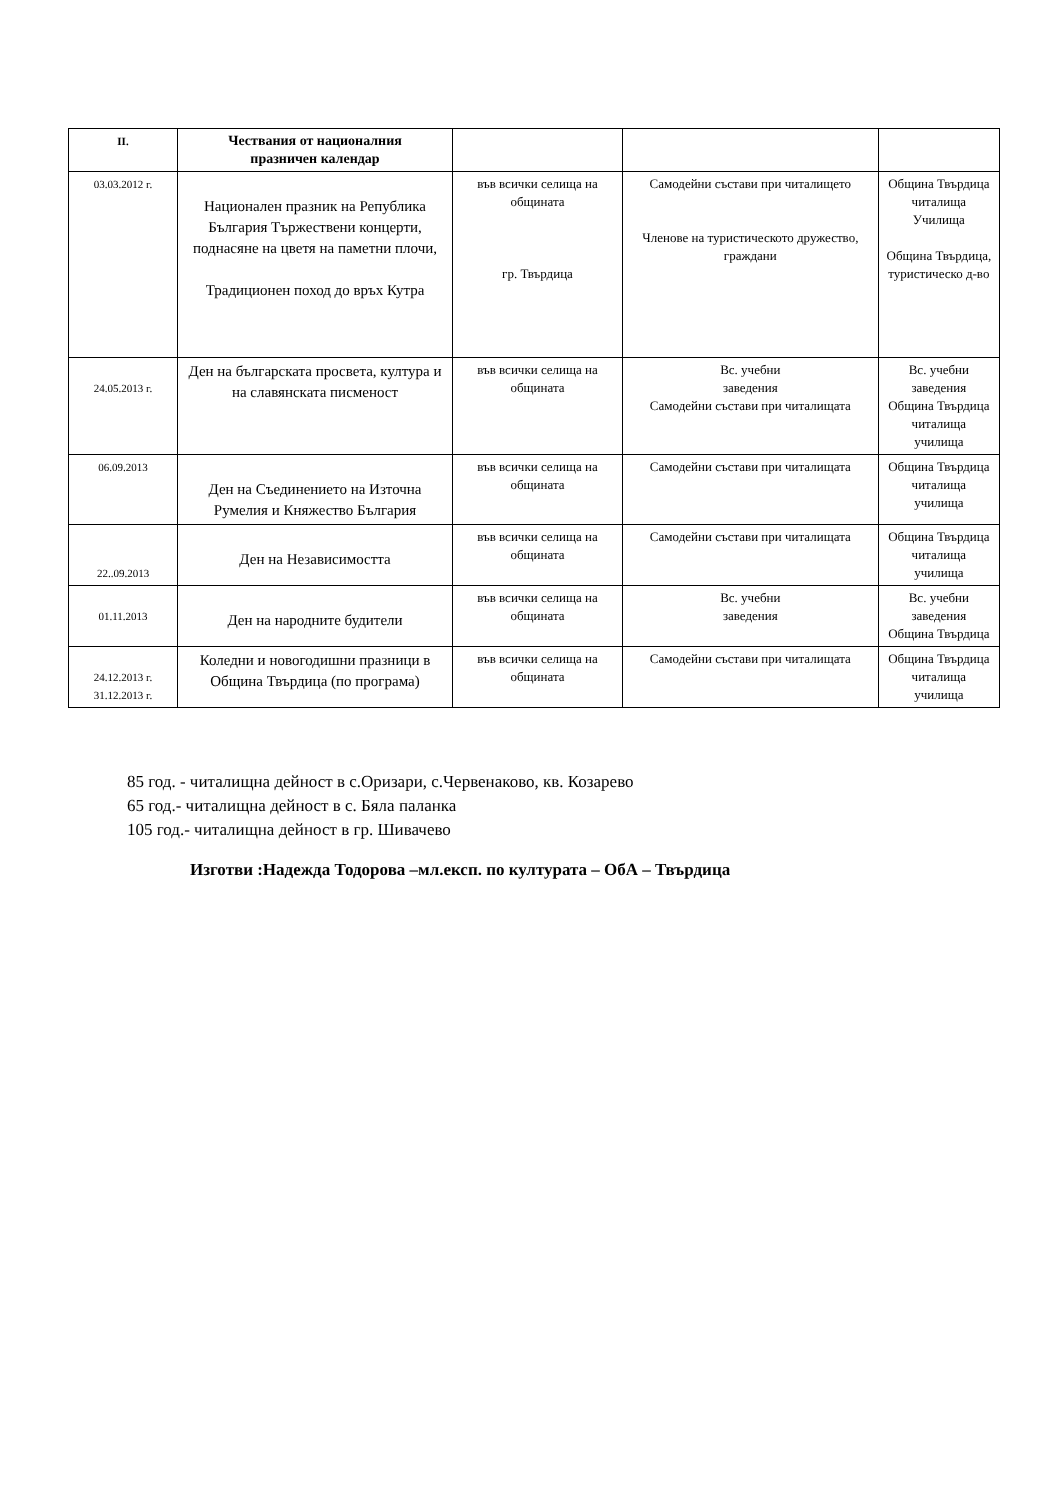| II. | Чествания от националния празничен календар | | | |
| --- | --- | --- | --- | --- |
| 03.03.2012 г. | Национален празник на Република България Тържествени концерти, поднасяне на цветя на паметни плочи, Традиционен поход до връх Кутра | във всички селища на общината гр. Твърдица | Самодейни състави при читалището Членове на туристическото дружество, граждани | Община Твърдица читалища Училища Община Твърдица, туристическо д-во |
| 24.05.2013 г. | Ден на българската просвета, култура и на славянската писменост | във всички селища на общината | Вс. учебни заведения Самодейни състави при читалищата | Вс. учебни заведения Община Твърдица читалища училища |
| 06.09.2013 | Ден на Съединението на Източна Румелия и Княжество България | във всички селища на общината | Самодейни състави при читалищата | Община Твърдица читалища училища |
| 22..09.2013 | Ден на Независимостта | във всички селища на общината | Самодейни състави при читалищата | Община Твърдица читалища училища |
| 01.11.2013 | Ден на народните будители | във всички селища на общината | Вс. учебни заведения | Вс. учебни заведения Община Твърдица |
| 24.12.2013 г. 31.12.2013 г. | Коледни и новогодишни празници в Община Твърдица (по програма) | във всички селища на общината | Самодейни състави при читалищата | Община Твърдица читалища училища |
85 год. - читалищна дейност в с.Оризари, с.Червенаково, кв. Козарево
65 год.- читалищна дейност в с. Бяла паланка
105 год.- читалищна дейност в гр. Шивачево
Изготви :Надежда Тодорова –мл.експ. по културата – ОбА – Твърдица